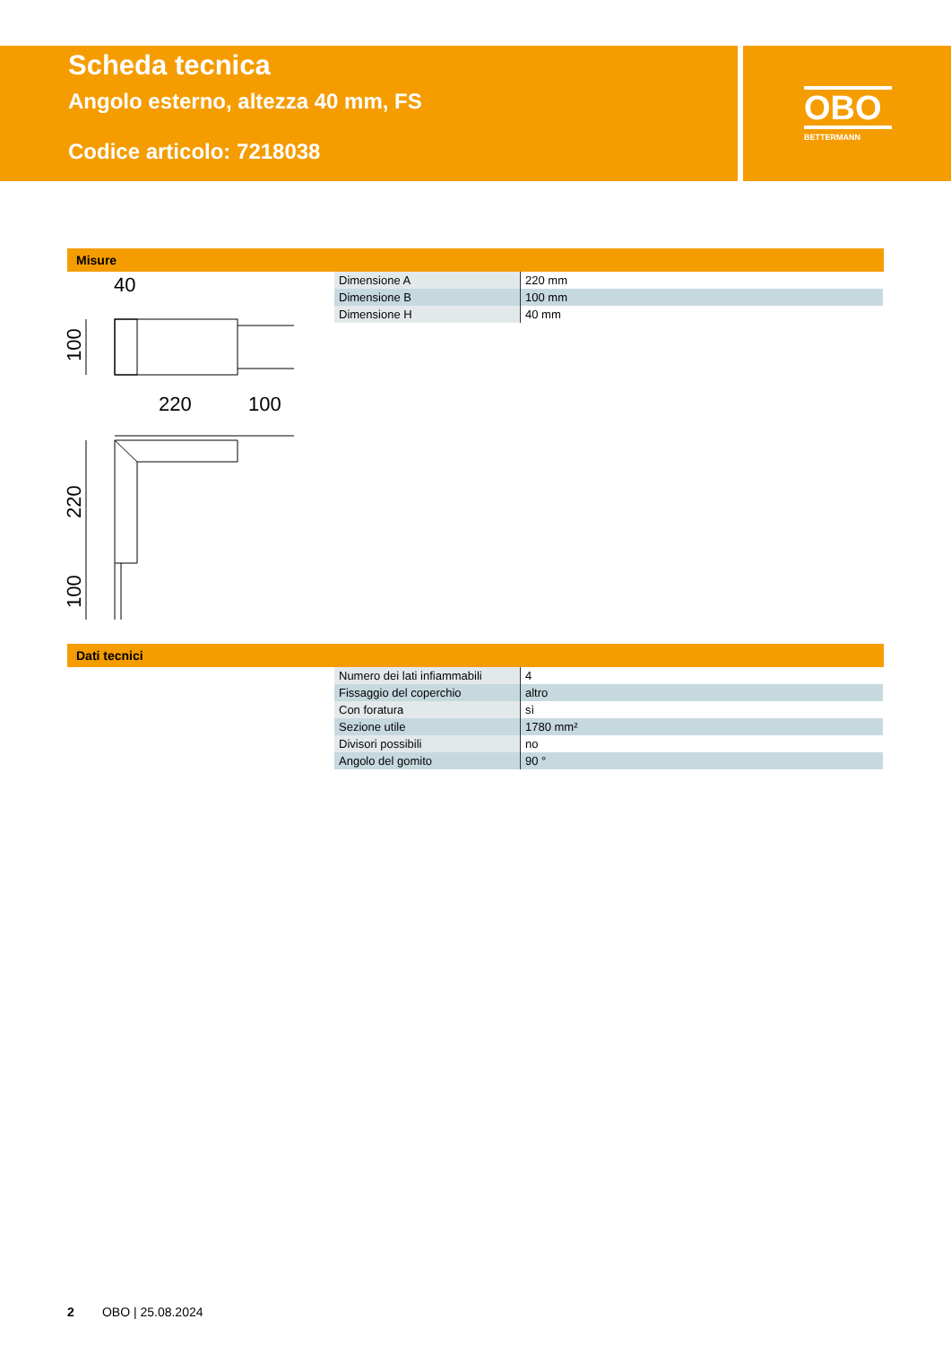Scheda tecnica
Angolo esterno, altezza 40 mm, FS
Codice articolo: 7218038
OBO
BETTERMANN
Misure
40
220
100
100
220
100
| Dimensione A | 220 mm |
| Dimensione B | 100 mm |
| Dimensione H | 40 mm |
Dati tecnici
| Numero dei lati infiammabili | 4 |
| Fissaggio del coperchio | altro |
| Con foratura | sì |
| Sezione utile | 1780 mm² |
| Divisori possibili | no |
| Angolo del gomito | 90 ° |
2 OBO | 25.08.2024